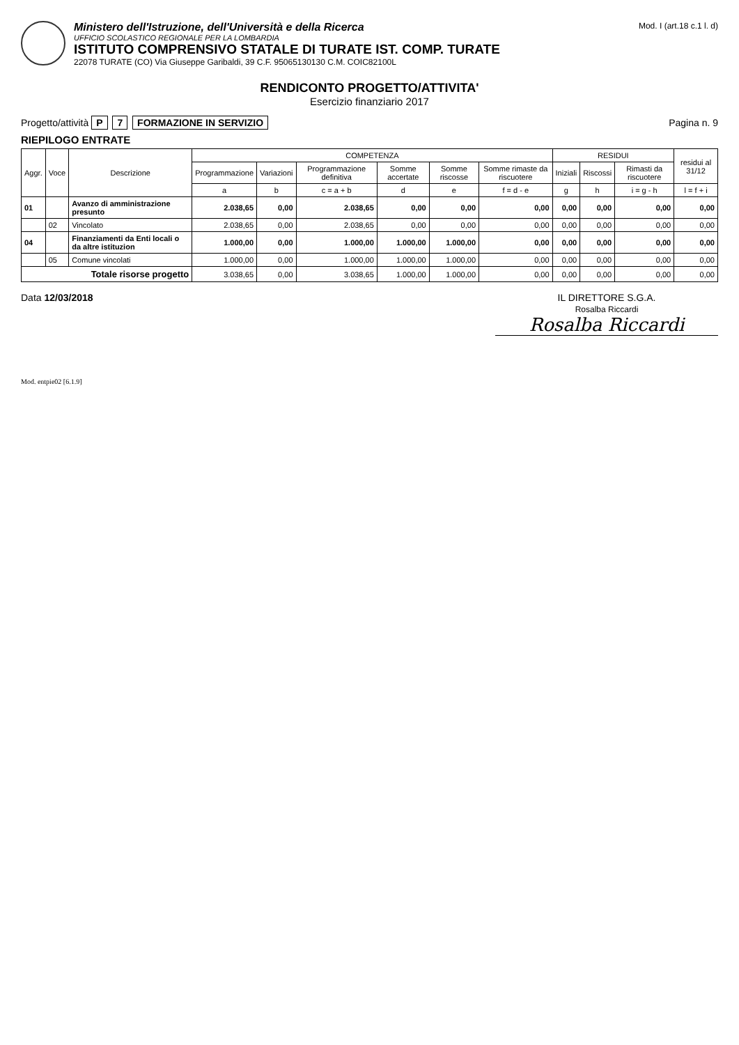Ministero dell'Istruzione, dell'Università e della Ricerca
UFFICIO SCOLASTICO REGIONALE PER LA LOMBARDIA
ISTITUTO COMPRENSIVO STATALE DI TURATE IST. COMP. TURATE
22078 TURATE (CO) Via Giuseppe Garibaldi, 39 C.F. 95065130130 C.M. COIC82100L
Mod. I (art.18 c.1 l. d)
RENDICONTO PROGETTO/ATTIVITA'
Esercizio finanziario 2017
Progetto/attività P 7 FORMAZIONE IN SERVIZIO
Pagina n. 9
RIEPILOGO ENTRATE
| Aggr. | Voce | Descrizione | COMPETENZA | | | | | | RESIDUI | | | residui al 31/12 |
| --- | --- | --- | --- | --- | --- | --- | --- | --- | --- | --- | --- | --- |
| | | | Programmazione | Variazioni | Programmazione definitiva | Somme accertate | Somme riscosse | Somme rimaste da riscuotere | Iniziali | Riscossi | Rimasti da riscuotere | |
| | | | a | b | c = a + b | d | e | f = d - e | g | h | i = g - h | l = f + i |
| 01 | | Avanzo di amministrazione presunto | 2.038,65 | 0,00 | 2.038,65 | 0,00 | 0,00 | 0,00 | 0,00 | 0,00 | 0,00 | 0,00 |
| | 02 | Vincolato | 2.038,65 | 0,00 | 2.038,65 | 0,00 | 0,00 | 0,00 | 0,00 | 0,00 | 0,00 | 0,00 |
| 04 | | Finanziamenti da Enti locali o da altre istituzion | 1.000,00 | 0,00 | 1.000,00 | 1.000,00 | 1.000,00 | 0,00 | 0,00 | 0,00 | 0,00 | 0,00 |
| | 05 | Comune vincolati | 1.000,00 | 0,00 | 1.000,00 | 1.000,00 | 1.000,00 | 0,00 | 0,00 | 0,00 | 0,00 | 0,00 |
| Totale risorse progetto | | | 3.038,65 | 0,00 | 3.038,65 | 1.000,00 | 1.000,00 | 0,00 | 0,00 | 0,00 | 0,00 | 0,00 |
Data 12/03/2018 IL DIRETTORE S.G.A.
Rosalba Riccardi
Rosalba Riccardi
Mod. entpie02 [6.1.9]